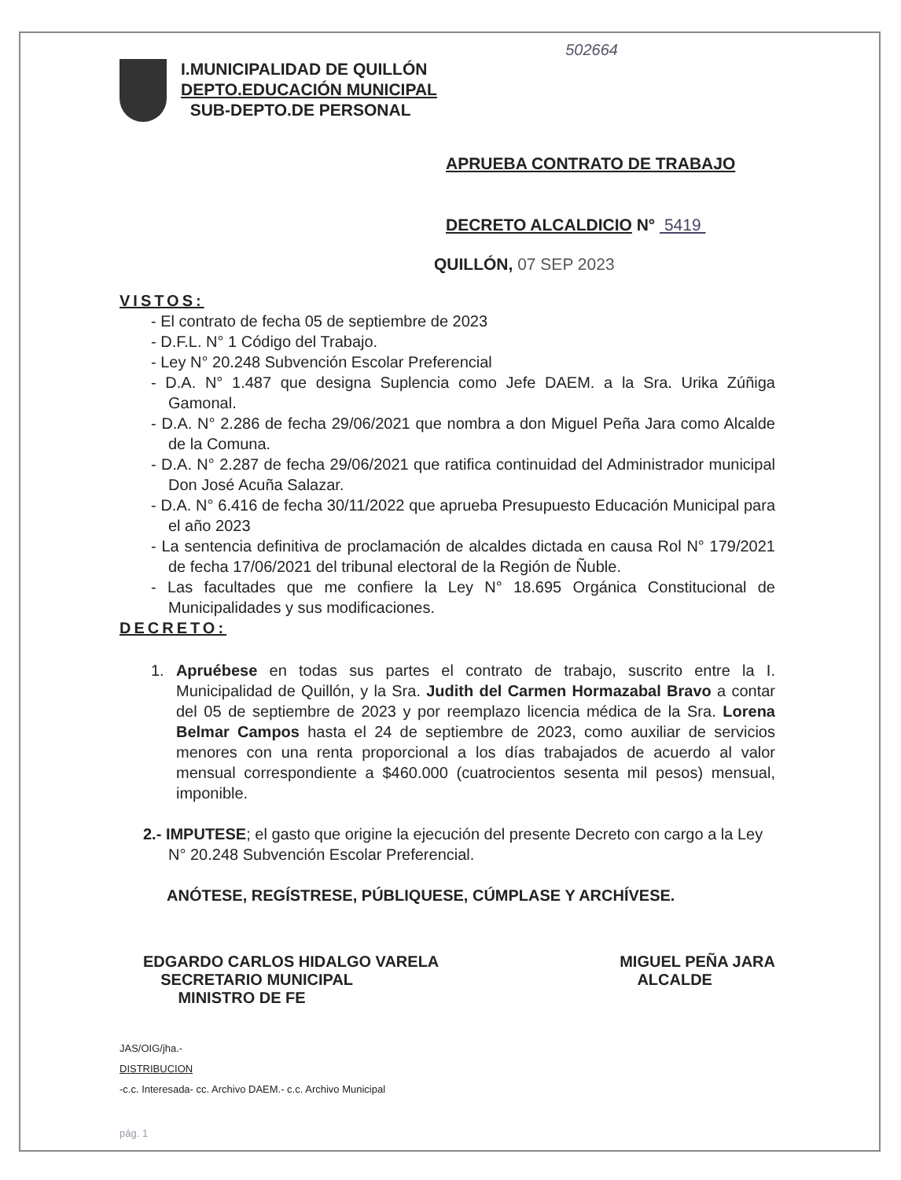502664
I.MUNICIPALIDAD DE QUILLÓN
DEPTO.EDUCACIÓN MUNICIPAL
SUB-DEPTO.DE PERSONAL
APRUEBA CONTRATO DE TRABAJO
DECRETO ALCALDICIO N° 5419
QUILLÓN, 07 SEP 2023
VISTOS:
- El contrato de fecha 05 de septiembre de 2023
- D.F.L. N° 1 Código del Trabajo.
- Ley N° 20.248 Subvención Escolar Preferencial
- D.A. N° 1.487 que designa Suplencia como Jefe DAEM. a la Sra. Urika Zúñiga Gamonal.
- D.A. N° 2.286 de fecha 29/06/2021 que nombra a don Miguel Peña Jara como Alcalde de la Comuna.
- D.A. N° 2.287 de fecha 29/06/2021 que ratifica continuidad del Administrador municipal Don José Acuña Salazar.
- D.A. N° 6.416 de fecha 30/11/2022 que aprueba Presupuesto Educación Municipal para el año 2023
- La sentencia definitiva de proclamación de alcaldes dictada en causa Rol N° 179/2021 de fecha 17/06/2021 del tribunal electoral de la Región de Ñuble.
- Las facultades que me confiere la Ley N° 18.695 Orgánica Constitucional de Municipalidades y sus modificaciones.
DECRETO:
1. Apruébese en todas sus partes el contrato de trabajo, suscrito entre la I. Municipalidad de Quillón, y la Sra. Judith del Carmen Hormazabal Bravo a contar del 05 de septiembre de 2023 y por reemplazo licencia médica de la Sra. Lorena Belmar Campos hasta el 24 de septiembre de 2023, como auxiliar de servicios menores con una renta proporcional a los días trabajados de acuerdo al valor mensual correspondiente a $460.000 (cuatrocientos sesenta mil pesos) mensual, imponible.
2.- IMPUTESE; el gasto que origine la ejecución del presente Decreto con cargo a la Ley N° 20.248 Subvención Escolar Preferencial.
ANÓTESE, REGÍSTRESE, PÚBLIQUESE, CÚMPLASE Y ARCHÍVESE.
EDGARDO CARLOS HIDALGO VARELA
SECRETARIO MUNICIPAL
MINISTRO DE FE
MIGUEL PEÑA JARA
ALCALDE
JAS/OIG/jha.-
DISTRIBUCION
-c.c. Interesada- cc. Archivo DAEM.- c.c. Archivo Municipal
pág. 1